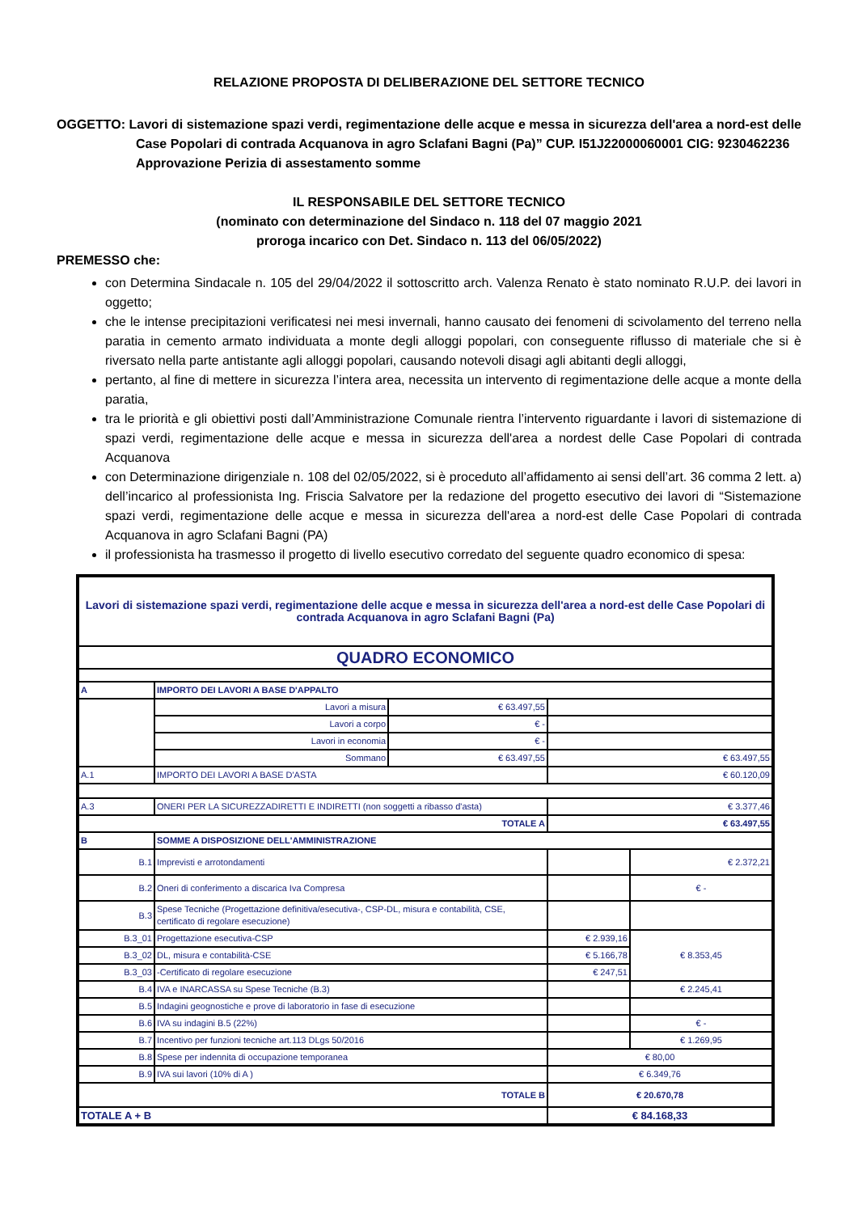RELAZIONE PROPOSTA DI DELIBERAZIONE DEL SETTORE TECNICO
OGGETTO: Lavori di sistemazione spazi verdi, regimentazione delle acque e messa in sicurezza dell'area a nord-est delle Case Popolari di contrada Acquanova in agro Sclafani Bagni (Pa)” CUP. I51J22000060001 CIG: 9230462236
Approvazione Perizia di assestamento somme
IL RESPONSABILE DEL SETTORE TECNICO
(nominato con determinazione del Sindaco n. 118 del 07 maggio 2021
proroga incarico con Det. Sindaco n. 113 del 06/05/2022)
PREMESSO che:
con Determina Sindacale n. 105 del 29/04/2022 il sottoscritto arch. Valenza Renato è stato nominato R.U.P. dei lavori in oggetto;
che le intense precipitazioni verificatesi nei mesi invernali, hanno causato dei fenomeni di scivolamento del terreno nella paratia in cemento armato individuata a monte degli alloggi popolari, con conseguente riflusso di materiale che si è riversato nella parte antistante agli alloggi popolari, causando notevoli disagi agli abitanti degli alloggi,
pertanto, al fine di mettere in sicurezza l’intera area, necessita un intervento di regimentazione delle acque a monte della paratia,
tra le priorità e gli obiettivi posti dall’Amministrazione Comunale rientra l’intervento riguardante i lavori di sistemazione di spazi verdi, regimentazione delle acque e messa in sicurezza dell'area a nordest delle Case Popolari di contrada Acquanova
con Determinazione dirigenziale n. 108 del 02/05/2022, si è proceduto all’affidamento ai sensi dell’art. 36 comma 2 lett. a) dell’incarico al professionista Ing. Friscia Salvatore per la redazione del progetto esecutivo dei lavori di “Sistemazione spazi verdi, regimentazione delle acque e messa in sicurezza dell'area a nord-est delle Case Popolari di contrada Acquanova in agro Sclafani Bagni (PA)
il professionista ha trasmesso il progetto di livello esecutivo corredato del seguente quadro economico di spesa:
| Lavori di sistemazione spazi verdi, regimentazione delle acque e messa in sicurezza dell'area a nord-est delle Case Popolari di contrada Acquanova in agro Sclafani Bagni (Pa) | | | | |
| QUADRO ECONOMICO | | | | |
| A | IMPORTO DEI LAVORI A BASE D'APPALTO | | | |
| | Lavori a misura | € 63.497,55 | | |
| | Lavori a corpo | € - | | |
| | Lavori in economia | € - | | |
| | Sommano | € 63.497,55 | € 63.497,55 | |
| A.1 | IMPORTO DEI LAVORI A BASE D'ASTA | | € 60.120,09 | |
| A.3 | ONERI PER LA SICUREZZADIRETTI E INDIRETTI (non soggetti a ribasso d'asta) | | € 3.377,46 | |
| TOTALE A | | | € 63.497,55 | |
| B | SOMME A DISPOSIZIONE DELL'AMMINISTRAZIONE | | | |
| B.1 | Imprevisti e arrotondamenti | | | € 2.372,21 |
| B.2 | Oneri di conferimento a discarica Iva Compresa | | | € - |
| B.3 | Spese Tecniche (Progettazione definitiva/esecutiva-, CSP-DL, misura e contabilità, CSE, certificato di regolare esecuzione) | | | |
| B.3_01 | Progettazione esecutiva-CSP | | € 2.939,16 | € 8.353,45 |
| B.3_02 | DL, misura e contabilità-CSE | | € 5.166,78 | |
| B.3_03 | -Certificato di regolare esecuzione | | € 247,51 | |
| B.4 | IVA e INARCASSA su Spese Tecniche (B.3) | | | € 2.245,41 |
| B.5 | Indagini geognostiche e prove di laboratorio in fase di esecuzione | | | |
| B.6 | IVA su indagini B.5 (22%) | | | € - |
| B.7 | Incentivo per funzioni tecniche art.113 DLgs 50/2016 | | | € 1.269,95 |
| B.8 | Spese per indennita di occupazione temporanea | | € 80,00 | |
| B.9 | IVA sui lavori (10% di A ) | | € 6.349,76 | |
| TOTALE B | | | € 20.670,78 | |
| TOTALE A + B | | | € 84.168,33 | |